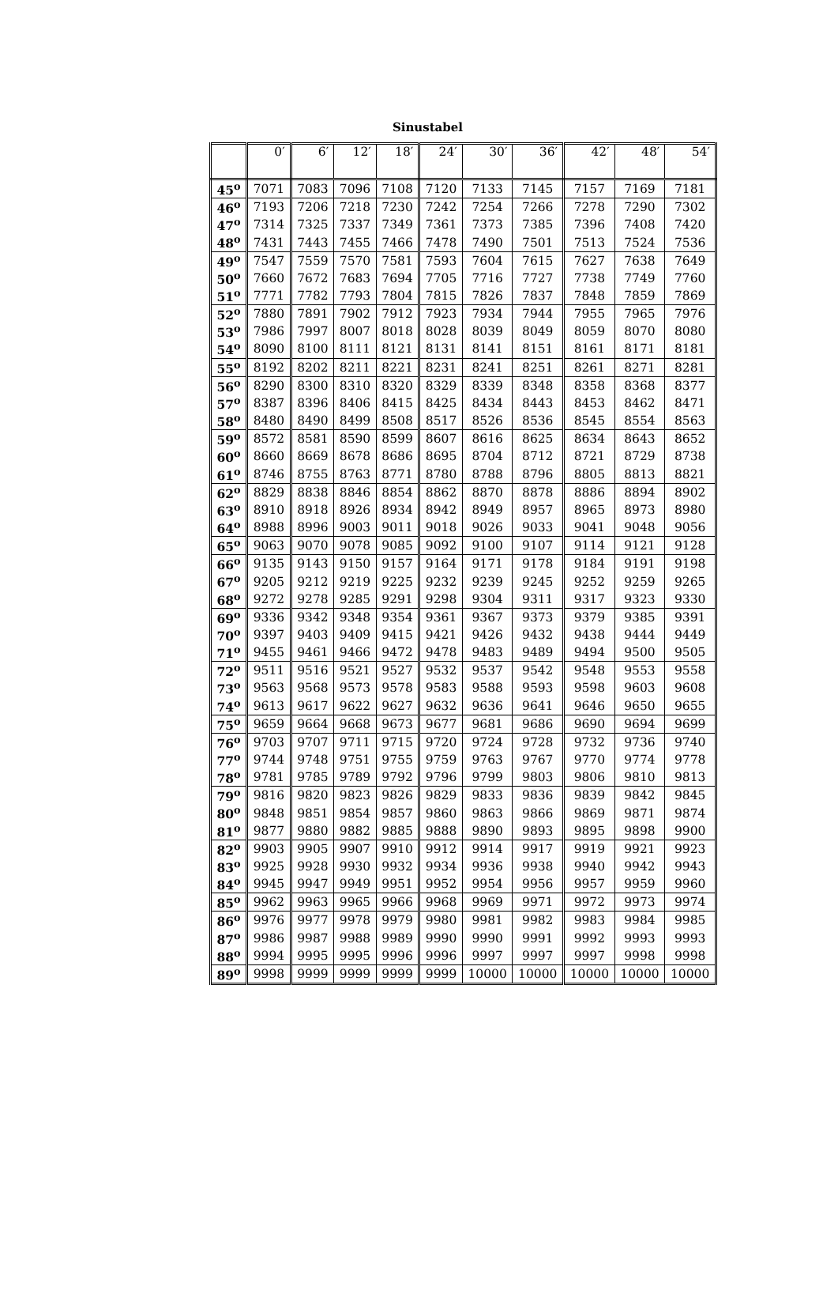Sinustabel
| | 0′ | 6′ | 12′ | 18′ | 24′ | 30′ | 36′ | 42′ | 48′ | 54′ |
| --- | --- | --- | --- | --- | --- | --- | --- | --- | --- | --- |
| 45<sup>o</sup> | 7071 | 7083 | 7096 | 7108 | 7120 | 7133 | 7145 | 7157 | 7169 | 7181 |
| 46<sup>o</sup> | 7193 | 7206 | 7218 | 7230 | 7242 | 7254 | 7266 | 7278 | 7290 | 7302 |
| 47<sup>o</sup> | 7314 | 7325 | 7337 | 7349 | 7361 | 7373 | 7385 | 7396 | 7408 | 7420 |
| 48<sup>o</sup> | 7431 | 7443 | 7455 | 7466 | 7478 | 7490 | 7501 | 7513 | 7524 | 7536 |
| 49<sup>o</sup> | 7547 | 7559 | 7570 | 7581 | 7593 | 7604 | 7615 | 7627 | 7638 | 7649 |
| 50<sup>o</sup> | 7660 | 7672 | 7683 | 7694 | 7705 | 7716 | 7727 | 7738 | 7749 | 7760 |
| 51<sup>o</sup> | 7771 | 7782 | 7793 | 7804 | 7815 | 7826 | 7837 | 7848 | 7859 | 7869 |
| 52<sup>o</sup> | 7880 | 7891 | 7902 | 7912 | 7923 | 7934 | 7944 | 7955 | 7965 | 7976 |
| 53<sup>o</sup> | 7986 | 7997 | 8007 | 8018 | 8028 | 8039 | 8049 | 8059 | 8070 | 8080 |
| 54<sup>o</sup> | 8090 | 8100 | 8111 | 8121 | 8131 | 8141 | 8151 | 8161 | 8171 | 8181 |
| 55<sup>o</sup> | 8192 | 8202 | 8211 | 8221 | 8231 | 8241 | 8251 | 8261 | 8271 | 8281 |
| 56<sup>o</sup> | 8290 | 8300 | 8310 | 8320 | 8329 | 8339 | 8348 | 8358 | 8368 | 8377 |
| 57<sup>o</sup> | 8387 | 8396 | 8406 | 8415 | 8425 | 8434 | 8443 | 8453 | 8462 | 8471 |
| 58<sup>o</sup> | 8480 | 8490 | 8499 | 8508 | 8517 | 8526 | 8536 | 8545 | 8554 | 8563 |
| 59<sup>o</sup> | 8572 | 8581 | 8590 | 8599 | 8607 | 8616 | 8625 | 8634 | 8643 | 8652 |
| 60<sup>o</sup> | 8660 | 8669 | 8678 | 8686 | 8695 | 8704 | 8712 | 8721 | 8729 | 8738 |
| 61<sup>o</sup> | 8746 | 8755 | 8763 | 8771 | 8780 | 8788 | 8796 | 8805 | 8813 | 8821 |
| 62<sup>o</sup> | 8829 | 8838 | 8846 | 8854 | 8862 | 8870 | 8878 | 8886 | 8894 | 8902 |
| 63<sup>o</sup> | 8910 | 8918 | 8926 | 8934 | 8942 | 8949 | 8957 | 8965 | 8973 | 8980 |
| 64<sup>o</sup> | 8988 | 8996 | 9003 | 9011 | 9018 | 9026 | 9033 | 9041 | 9048 | 9056 |
| 65<sup>o</sup> | 9063 | 9070 | 9078 | 9085 | 9092 | 9100 | 9107 | 9114 | 9121 | 9128 |
| 66<sup>o</sup> | 9135 | 9143 | 9150 | 9157 | 9164 | 9171 | 9178 | 9184 | 9191 | 9198 |
| 67<sup>o</sup> | 9205 | 9212 | 9219 | 9225 | 9232 | 9239 | 9245 | 9252 | 9259 | 9265 |
| 68<sup>o</sup> | 9272 | 9278 | 9285 | 9291 | 9298 | 9304 | 9311 | 9317 | 9323 | 9330 |
| 69<sup>o</sup> | 9336 | 9342 | 9348 | 9354 | 9361 | 9367 | 9373 | 9379 | 9385 | 9391 |
| 70<sup>o</sup> | 9397 | 9403 | 9409 | 9415 | 9421 | 9426 | 9432 | 9438 | 9444 | 9449 |
| 71<sup>o</sup> | 9455 | 9461 | 9466 | 9472 | 9478 | 9483 | 9489 | 9494 | 9500 | 9505 |
| 72<sup>o</sup> | 9511 | 9516 | 9521 | 9527 | 9532 | 9537 | 9542 | 9548 | 9553 | 9558 |
| 73<sup>o</sup> | 9563 | 9568 | 9573 | 9578 | 9583 | 9588 | 9593 | 9598 | 9603 | 9608 |
| 74<sup>o</sup> | 9613 | 9617 | 9622 | 9627 | 9632 | 9636 | 9641 | 9646 | 9650 | 9655 |
| 75<sup>o</sup> | 9659 | 9664 | 9668 | 9673 | 9677 | 9681 | 9686 | 9690 | 9694 | 9699 |
| 76<sup>o</sup> | 9703 | 9707 | 9711 | 9715 | 9720 | 9724 | 9728 | 9732 | 9736 | 9740 |
| 77<sup>o</sup> | 9744 | 9748 | 9751 | 9755 | 9759 | 9763 | 9767 | 9770 | 9774 | 9778 |
| 78<sup>o</sup> | 9781 | 9785 | 9789 | 9792 | 9796 | 9799 | 9803 | 9806 | 9810 | 9813 |
| 79<sup>o</sup> | 9816 | 9820 | 9823 | 9826 | 9829 | 9833 | 9836 | 9839 | 9842 | 9845 |
| 80<sup>o</sup> | 9848 | 9851 | 9854 | 9857 | 9860 | 9863 | 9866 | 9869 | 9871 | 9874 |
| 81<sup>o</sup> | 9877 | 9880 | 9882 | 9885 | 9888 | 9890 | 9893 | 9895 | 9898 | 9900 |
| 82<sup>o</sup> | 9903 | 9905 | 9907 | 9910 | 9912 | 9914 | 9917 | 9919 | 9921 | 9923 |
| 83<sup>o</sup> | 9925 | 9928 | 9930 | 9932 | 9934 | 9936 | 9938 | 9940 | 9942 | 9943 |
| 84<sup>o</sup> | 9945 | 9947 | 9949 | 9951 | 9952 | 9954 | 9956 | 9957 | 9959 | 9960 |
| 85<sup>o</sup> | 9962 | 9963 | 9965 | 9966 | 9968 | 9969 | 9971 | 9972 | 9973 | 9974 |
| 86<sup>o</sup> | 9976 | 9977 | 9978 | 9979 | 9980 | 9981 | 9982 | 9983 | 9984 | 9985 |
| 87<sup>o</sup> | 9986 | 9987 | 9988 | 9989 | 9990 | 9990 | 9991 | 9992 | 9993 | 9993 |
| 88<sup>o</sup> | 9994 | 9995 | 9995 | 9996 | 9996 | 9997 | 9997 | 9997 | 9998 | 9998 |
| 89<sup>o</sup> | 9998 | 9999 | 9999 | 9999 | 9999 | 10000 | 10000 | 10000 | 10000 | 10000 |